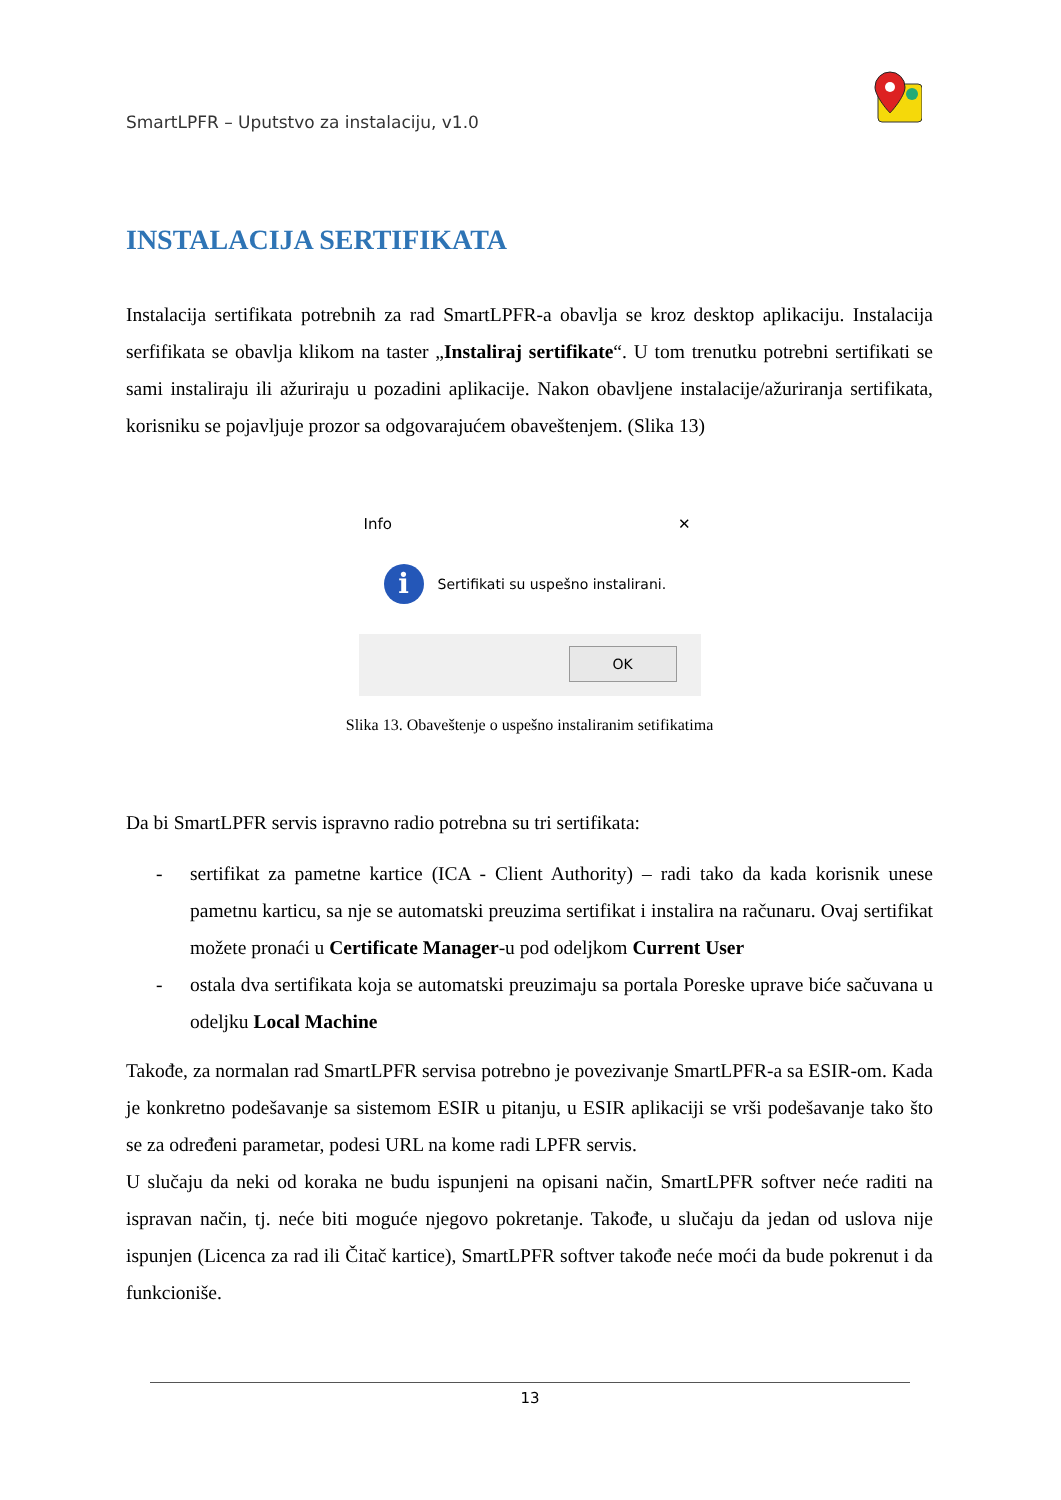SmartLPFR – Uputstvo za instalaciju, v1.0
INSTALACIJA SERTIFIKATA
Instalacija sertifikata potrebnih za rad SmartLPFR-a obavlja se kroz desktop aplikaciju. Instalacija serfifikata se obavlja klikom na taster „Instaliraj sertifikate“. U tom trenutku potrebni sertifikati se sami instaliraju ili ažuriraju u pozadini aplikacije. Nakon obavljene instalacije/ažuriranja sertifikata, korisniku se pojavljuje prozor sa odgovarajućem obaveštenjem. (Slika 13)
Info ✕
i
Sertifikati su uspešno instalirani.
OK
Slika 13. Obaveštenje o uspešno instaliranim setifikatima
Da bi SmartLPFR servis ispravno radio potrebna su tri sertifikata:
- sertifikat za pametne kartice (ICA - Client Authority) – radi tako da kada korisnik unese pametnu karticu, sa nje se automatski preuzima sertifikat i instalira na računaru. Ovaj sertifikat možete pronaći u Certificate Manager-u pod odeljkom Current User
- ostala dva sertifikata koja se automatski preuzimaju sa portala Poreske uprave biće sačuvana u odeljku Local Machine
Takođe, za normalan rad SmartLPFR servisa potrebno je povezivanje SmartLPFR-a sa ESIR-om. Kada je konkretno podešavanje sa sistemom ESIR u pitanju, u ESIR aplikaciji se vrši podešavanje tako što se za određeni parametar, podesi URL na kome radi LPFR servis.
U slučaju da neki od koraka ne budu ispunjeni na opisani način, SmartLPFR softver neće raditi na ispravan način, tj. neće biti moguće njegovo pokretanje. Takođe, u slučaju da jedan od uslova nije ispunjen (Licenca za rad ili Čitač kartice), SmartLPFR softver takođe neće moći da bude pokrenut i da funkcioniše.
13